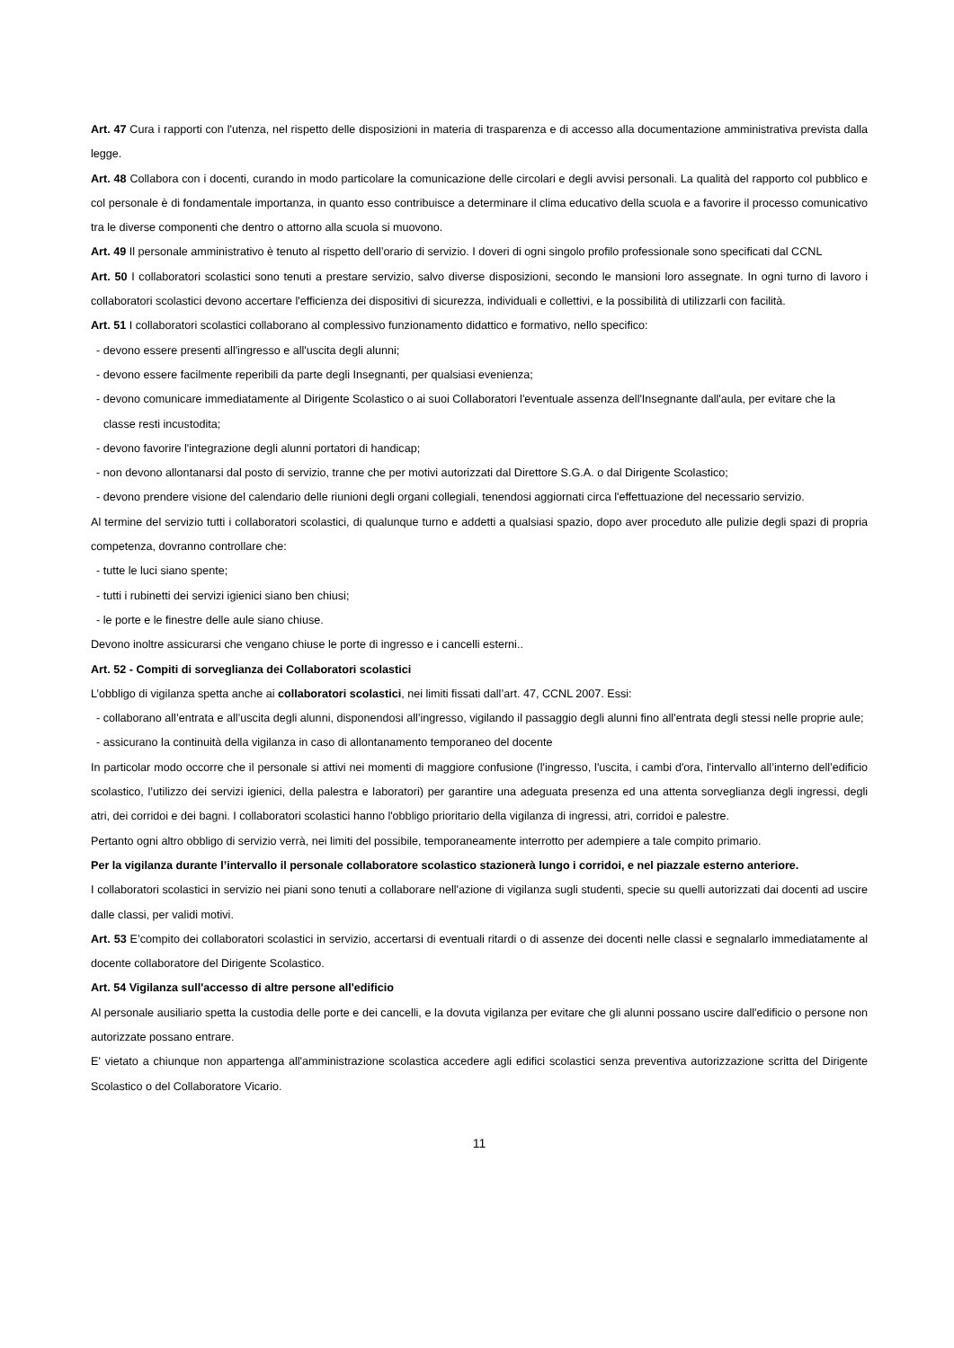Art. 47 Cura i rapporti con l'utenza, nel rispetto delle disposizioni in materia di trasparenza e di accesso alla documentazione amministrativa prevista dalla legge.
Art. 48 Collabora con i docenti, curando in modo particolare la comunicazione delle circolari e degli avvisi personali. La qualità del rapporto col pubblico e col personale è di fondamentale importanza, in quanto esso contribuisce a determinare il clima educativo della scuola e a favorire il processo comunicativo tra le diverse componenti che dentro o attorno alla scuola si muovono.
Art. 49 Il personale amministrativo è tenuto al rispetto dell’orario di servizio. I doveri di ogni singolo profilo professionale sono specificati dal CCNL
Art. 50 I collaboratori scolastici sono tenuti a prestare servizio, salvo diverse disposizioni, secondo le mansioni loro assegnate. In ogni turno di lavoro i collaboratori scolastici devono accertare l'efficienza dei dispositivi di sicurezza, individuali e collettivi, e la possibilità di utilizzarli con facilità.
Art. 51 I collaboratori scolastici collaborano al complessivo funzionamento didattico e formativo, nello specifico:
- devono essere presenti all'ingresso e all'uscita degli alunni;
- devono essere facilmente reperibili da parte degli Insegnanti, per qualsiasi evenienza;
- devono comunicare immediatamente al Dirigente Scolastico o ai suoi Collaboratori l'eventuale assenza dell'Insegnante dall'aula, per evitare che la classe resti incustodita;
- devono favorire l'integrazione degli alunni portatori di handicap;
- non devono allontanarsi dal posto di servizio, tranne che per motivi autorizzati dal Direttore S.G.A. o dal Dirigente Scolastico;
- devono prendere visione del calendario delle riunioni degli organi collegiali, tenendosi aggiornati circa l'effettuazione del necessario servizio.
Al termine del servizio tutti i collaboratori scolastici, di qualunque turno e addetti a qualsiasi spazio, dopo aver proceduto alle pulizie degli spazi di propria competenza, dovranno controllare che:
- tutte le luci siano spente;
- tutti i rubinetti dei servizi igienici siano ben chiusi;
- le porte e le finestre delle aule siano chiuse.
Devono inoltre assicurarsi che vengano chiuse le porte di ingresso e i cancelli esterni..
Art. 52 - Compiti di sorveglianza dei Collaboratori scolastici
L’obbligo di vigilanza spetta anche ai collaboratori scolastici, nei limiti fissati dall’art. 47, CCNL 2007. Essi:
- collaborano all’entrata e all’uscita degli alunni, disponendosi all’ingresso, vigilando il passaggio degli alunni fino all’entrata degli stessi nelle proprie aule;
- assicurano la continuità della vigilanza in caso di allontanamento temporaneo del docente
In particolar modo occorre che il personale si attivi nei momenti di maggiore confusione (l'ingresso, l'uscita, i cambi d'ora, l'intervallo all’interno dell’edificio scolastico, l’utilizzo dei servizi igienici, della palestra e laboratori) per garantire una adeguata presenza ed una attenta sorveglianza degli ingressi, degli atri, dei corridoi e dei bagni. I collaboratori scolastici hanno l'obbligo prioritario della vigilanza di ingressi, atri, corridoi e palestre.
Pertanto ogni altro obbligo di servizio verrà, nei limiti del possibile, temporaneamente interrotto per adempiere a tale compito primario.
Per la vigilanza durante l’intervallo il personale collaboratore scolastico stazionerà lungo i corridoi, e nel piazzale esterno anteriore.
I collaboratori scolastici in servizio nei piani sono tenuti a collaborare nell'azione di vigilanza sugli studenti, specie su quelli autorizzati dai docenti ad uscire dalle classi, per validi motivi.
Art. 53 E’compito dei collaboratori scolastici in servizio, accertarsi di eventuali ritardi o di assenze dei docenti nelle classi e segnalarlo immediatamente al docente collaboratore del Dirigente Scolastico.
Art. 54 Vigilanza sull'accesso di altre persone all'edificio
Al personale ausiliario spetta la custodia delle porte e dei cancelli, e la dovuta vigilanza per evitare che gli alunni possano uscire dall'edificio o persone non autorizzate possano entrare.
E' vietato a chiunque non appartenga all'amministrazione scolastica accedere agli edifici scolastici senza preventiva autorizzazione scritta del Dirigente Scolastico o del Collaboratore Vicario.
11